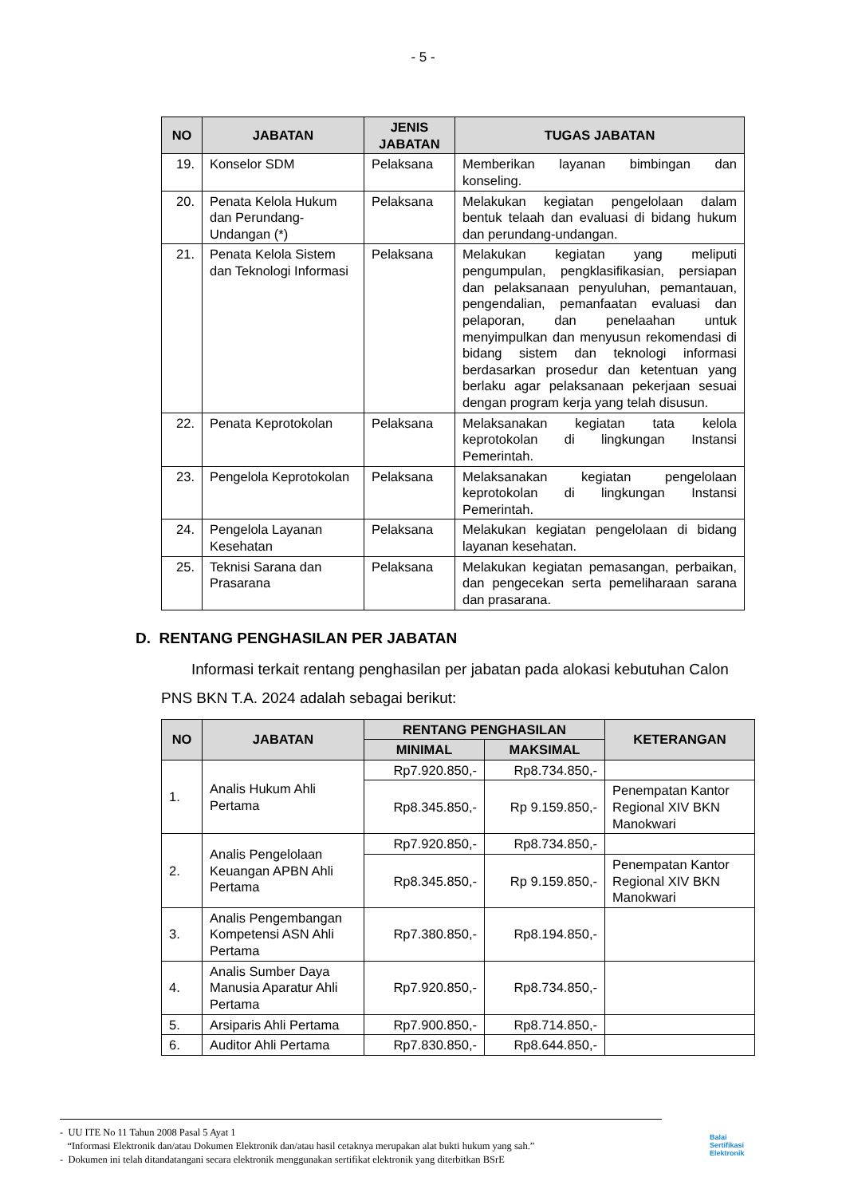- 5 -
| NO | JABATAN | JENIS JABATAN | TUGAS JABATAN |
| --- | --- | --- | --- |
| 19. | Konselor SDM | Pelaksana | Memberikan layanan bimbingan dan konseling. |
| 20. | Penata Kelola Hukum dan Perundang-Undangan (*) | Pelaksana | Melakukan kegiatan pengelolaan dalam bentuk telaah dan evaluasi di bidang hukum dan perundang-undangan. |
| 21. | Penata Kelola Sistem dan Teknologi Informasi | Pelaksana | Melakukan kegiatan yang meliputi pengumpulan, pengklasifikasian, persiapan dan pelaksanaan penyuluhan, pemantauan, pengendalian, pemanfaatan evaluasi dan pelaporan, dan penelaahan untuk menyimpulkan dan menyusun rekomendasi di bidang sistem dan teknologi informasi berdasarkan prosedur dan ketentuan yang berlaku agar pelaksanaan pekerjaan sesuai dengan program kerja yang telah disusun. |
| 22. | Penata Keprotokolan | Pelaksana | Melaksanakan kegiatan tata kelola keprotokolan di lingkungan Instansi Pemerintah. |
| 23. | Pengelola Keprotokolan | Pelaksana | Melaksanakan kegiatan pengelolaan keprotokolan di lingkungan Instansi Pemerintah. |
| 24. | Pengelola Layanan Kesehatan | Pelaksana | Melakukan kegiatan pengelolaan di bidang layanan kesehatan. |
| 25. | Teknisi Sarana dan Prasarana | Pelaksana | Melakukan kegiatan pemasangan, perbaikan, dan pengecekan serta pemeliharaan sarana dan prasarana. |
D. RENTANG PENGHASILAN PER JABATAN
Informasi terkait rentang penghasilan per jabatan pada alokasi kebutuhan Calon PNS BKN T.A. 2024 adalah sebagai berikut:
| NO | JABATAN | RENTANG PENGHASILAN | | KETERANGAN |
| --- | --- | --- | --- | --- |
| | | MINIMAL | MAKSIMAL | |
| 1. | Analis Hukum Ahli Pertama | Rp7.920.850,- | Rp8.734.850,- | |
| | | Rp8.345.850,- | Rp 9.159.850,- | Penempatan Kantor Regional XIV BKN Manokwari |
| 2. | Analis Pengelolaan Keuangan APBN Ahli Pertama | Rp7.920.850,- | Rp8.734.850,- | |
| | | Rp8.345.850,- | Rp 9.159.850,- | Penempatan Kantor Regional XIV BKN Manokwari |
| 3. | Analis Pengembangan Kompetensi ASN Ahli Pertama | Rp7.380.850,- | Rp8.194.850,- | |
| 4. | Analis Sumber Daya Manusia Aparatur Ahli Pertama | Rp7.920.850,- | Rp8.734.850,- | |
| 5. | Arsiparis Ahli Pertama | Rp7.900.850,- | Rp8.714.850,- | |
| 6. | Auditor Ahli Pertama | Rp7.830.850,- | Rp8.644.850,- | |
- UU ITE No 11 Tahun 2008 Pasal 5 Ayat 1
“Informasi Elektronik dan/atau Dokumen Elektronik dan/atau hasil cetaknya merupakan alat bukti hukum yang sah.”
- Dokumen ini telah ditandatangani secara elektronik menggunakan sertifikat elektronik yang diterbitkan BSrE
Balai
Sertifikasi
Elektronik